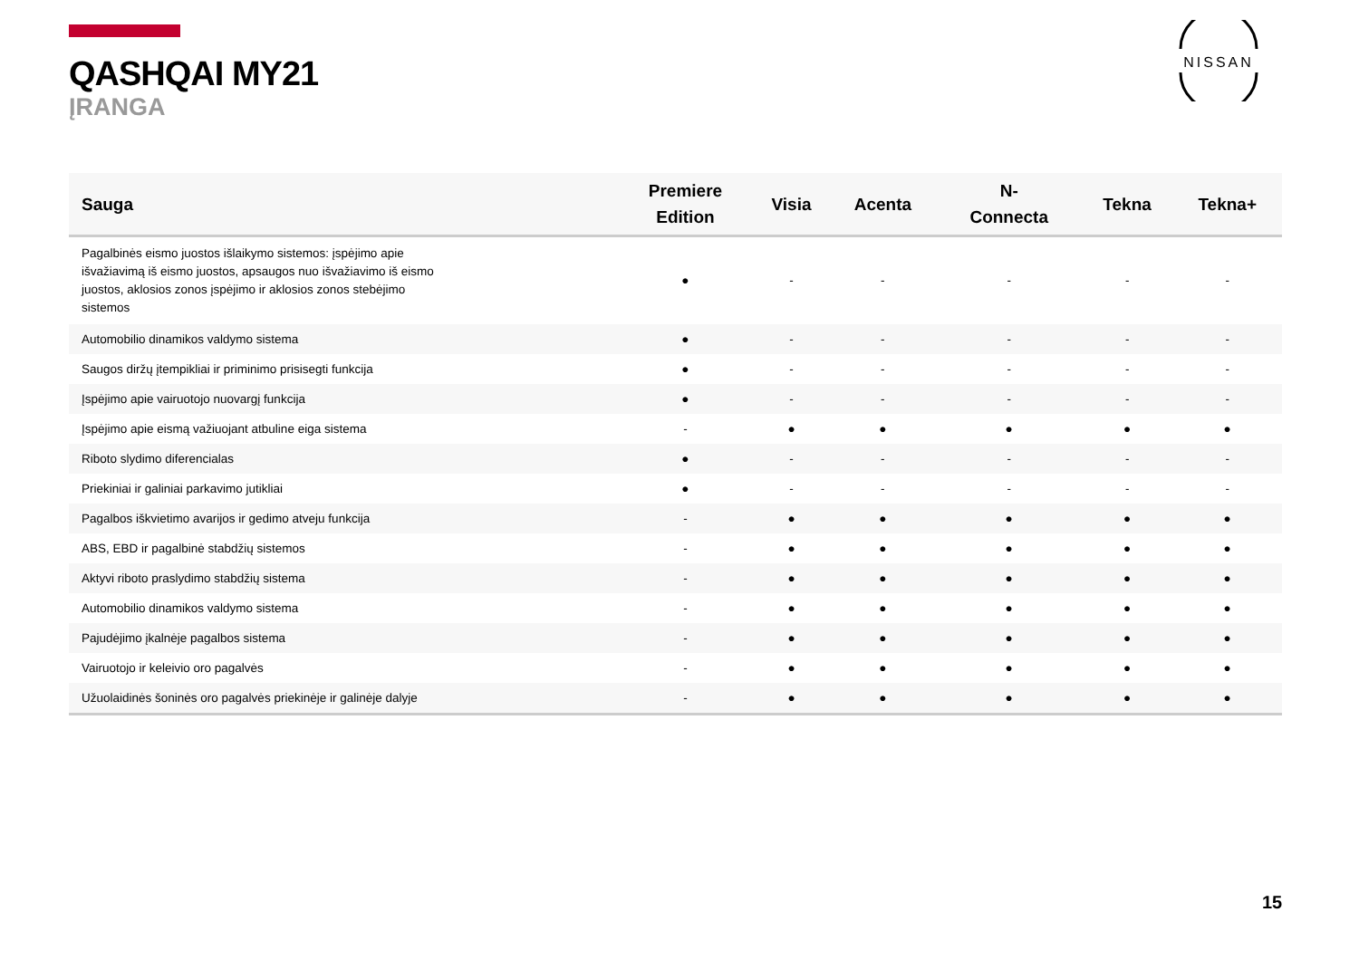QASHQAI MY21
ĮRANGA
NISSAN
| Sauga | Premiere Edition | Visia | Acenta | N- Connecta | Tekna | Tekna+ |
| --- | --- | --- | --- | --- | --- | --- |
| Pagalbinės eismo juostos išlaikymo sistemos: įspėjimo apie išvažiavimą iš eismo juostos, apsaugos nuo išvažiavimo iš eismo juostos, aklosios zonos įspėjimo ir aklosios zonos stebėjimo sistemos | ● | - | - | - | - | - |
| Automobilio dinamikos valdymo sistema | ● | - | - | - | - | - |
| Saugos diržų įtempikliai ir priminimo prisisegti funkcija | ● | - | - | - | - | - |
| Įspėjimo apie vairuotojo nuovargį funkcija | ● | - | - | - | - | - |
| Įspėjimo apie eismą važiuojant atbuline eiga sistema | - | ● | ● | ● | ● | ● |
| Riboto slydimo diferencialas | ● | - | - | - | - | - |
| Priekiniai ir galiniai parkavimo jutikliai | ● | - | - | - | - | - |
| Pagalbos iškvietimo avarijos ir gedimo atveju funkcija | - | ● | ● | ● | ● | ● |
| ABS, EBD ir pagalbinė stabdžių sistemos | - | ● | ● | ● | ● | ● |
| Aktyvi riboto praslydimo stabdžių sistema | - | ● | ● | ● | ● | ● |
| Automobilio dinamikos valdymo sistema | - | ● | ● | ● | ● | ● |
| Pajudėjimo įkalnėje pagalbos sistema | - | ● | ● | ● | ● | ● |
| Vairuotojo ir keleivio oro pagalvės | - | ● | ● | ● | ● | ● |
| Užuolaidinės šoninės oro pagalvės priekinėje ir galinėje dalyje | - | ● | ● | ● | ● | ● |
15